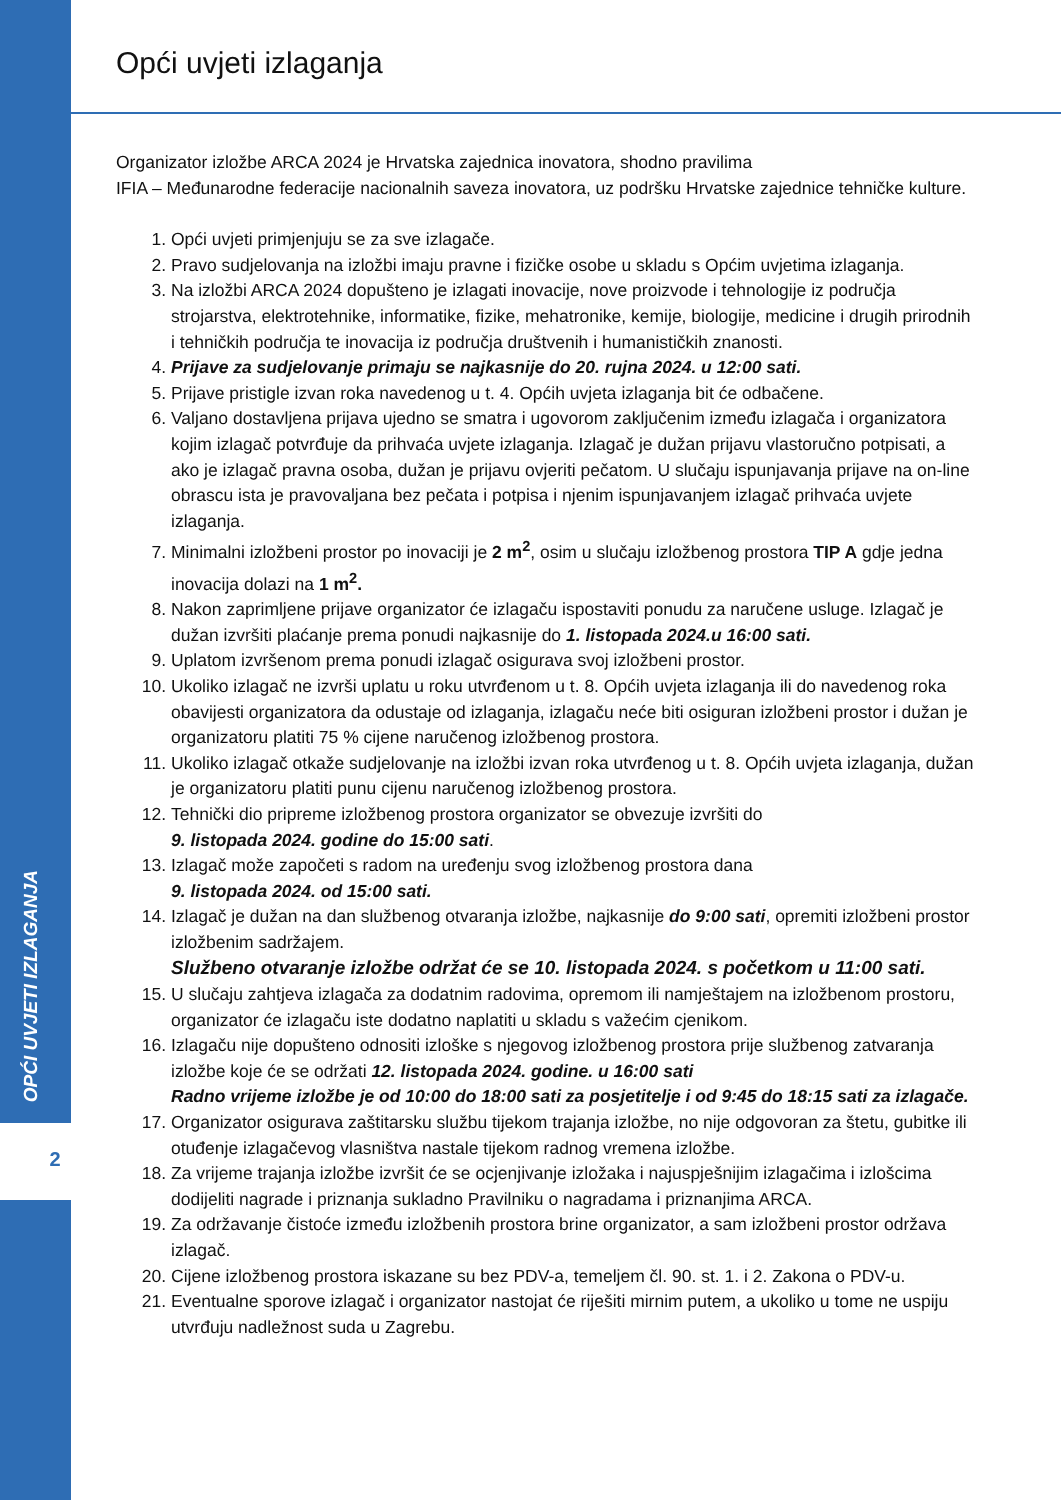OPĆI UVJETI IZLAGANJA
2
Opći uvjeti izlaganja
Organizator izložbe ARCA 2024 je Hrvatska zajednica inovatora, shodno pravilima
IFIA – Međunarodne federacije nacionalnih saveza inovatora, uz podršku Hrvatske zajednice tehničke kulture.
1. Opći uvjeti primjenjuju se za sve izlagače.
2. Pravo sudjelovanja na izložbi imaju pravne i fizičke osobe u skladu s Općim uvjetima izlaganja.
3. Na izložbi ARCA 2024 dopušteno je izlagati inovacije, nove proizvode i tehnologije iz područja strojarstva, elektrotehnike, informatike, fizike, mehatronike, kemije, biologije, medicine i drugih prirodnih i tehničkih područja te inovacija iz područja društvenih i humanističkih znanosti.
4. Prijave za sudjelovanje primaju se najkasnije do 20. rujna 2024. u 12:00 sati.
5. Prijave pristigle izvan roka navedenog u t. 4. Općih uvjeta izlaganja bit će odbačene.
6. Valjano dostavljena prijava ujedno se smatra i ugovorom zaključenim između izlagača i organizatora kojim izlagač potvrđuje da prihvaća uvjete izlaganja. Izlagač je dužan prijavu vlastoručno potpisati, a ako je izlagač pravna osoba, dužan je prijavu ovjeriti pečatom. U slučaju ispunjavanja prijave na on-line obrascu ista je pravovaljana bez pečata i potpisa i njenim ispunjavanjem izlagač prihvaća uvjete izlaganja.
7. Minimalni izložbeni prostor po inovaciji je 2 m<sup>2</sup>, osim u slučaju izložbenog prostora TIP A gdje jedna inovacija dolazi na 1 m<sup>2</sup>.
8. Nakon zaprimljene prijave organizator će izlagaču ispostaviti ponudu za naručene usluge. Izlagač je dužan izvršiti plaćanje prema ponudi najkasnije do 1. listopada 2024.u 16:00 sati.
9. Uplatom izvršenom prema ponudi izlagač osigurava svoj izložbeni prostor.
10. Ukoliko izlagač ne izvrši uplatu u roku utvrđenom u t. 8. Općih uvjeta izlaganja ili do navedenog roka obavijesti organizatora da odustaje od izlaganja, izlagaču neće biti osiguran izložbeni prostor i dužan je organizatoru platiti 75 % cijene naručenog izložbenog prostora.
11. Ukoliko izlagač otkaže sudjelovanje na izložbi izvan roka utvrđenog u t. 8. Općih uvjeta izlaganja, dužan je organizatoru platiti punu cijenu naručenog izložbenog prostora.
12. Tehnički dio pripreme izložbenog prostora organizator se obvezuje izvršiti do
9. listopada 2024. godine do 15:00 sati.
13. Izlagač može započeti s radom na uređenju svog izložbenog prostora dana
9. listopada 2024. od 15:00 sati.
14. Izlagač je dužan na dan službenog otvaranja izložbe, najkasnije do 9:00 sati, opremiti izložbeni prostor izložbenim sadržajem.
Službeno otvaranje izložbe održat će se 10. listopada 2024. s početkom u 11:00 sati.
15. U slučaju zahtjeva izlagača za dodatnim radovima, opremom ili namještajem na izložbenom prostoru, organizator će izlagaču iste dodatno naplatiti u skladu s važećim cjenikom.
16. Izlagaču nije dopušteno odnositi izloške s njegovog izložbenog prostora prije službenog zatvaranja izložbe koje će se održati 12. listopada 2024. godine. u 16:00 sati
Radno vrijeme izložbe je od 10:00 do 18:00 sati za posjetitelje i od 9:45 do 18:15 sati za izlagače.
17. Organizator osigurava zaštitarsku službu tijekom trajanja izložbe, no nije odgovoran za štetu, gubitke ili otuđenje izlagačevog vlasništva nastale tijekom radnog vremena izložbe.
18. Za vrijeme trajanja izložbe izvršit će se ocjenjivanje izložaka i najuspješnijim izlagačima i izlošcima dodijeliti nagrade i priznanja sukladno Pravilniku o nagradama i priznanjima ARCA.
19. Za održavanje čistoće između izložbenih prostora brine organizator, a sam izložbeni prostor održava izlagač.
20. Cijene izložbenog prostora iskazane su bez PDV-a, temeljem čl. 90. st. 1. i 2. Zakona o PDV-u.
21. Eventualne sporove izlagač i organizator nastojat će riješiti mirnim putem, a ukoliko u tome ne uspiju utvrđuju nadležnost suda u Zagrebu.